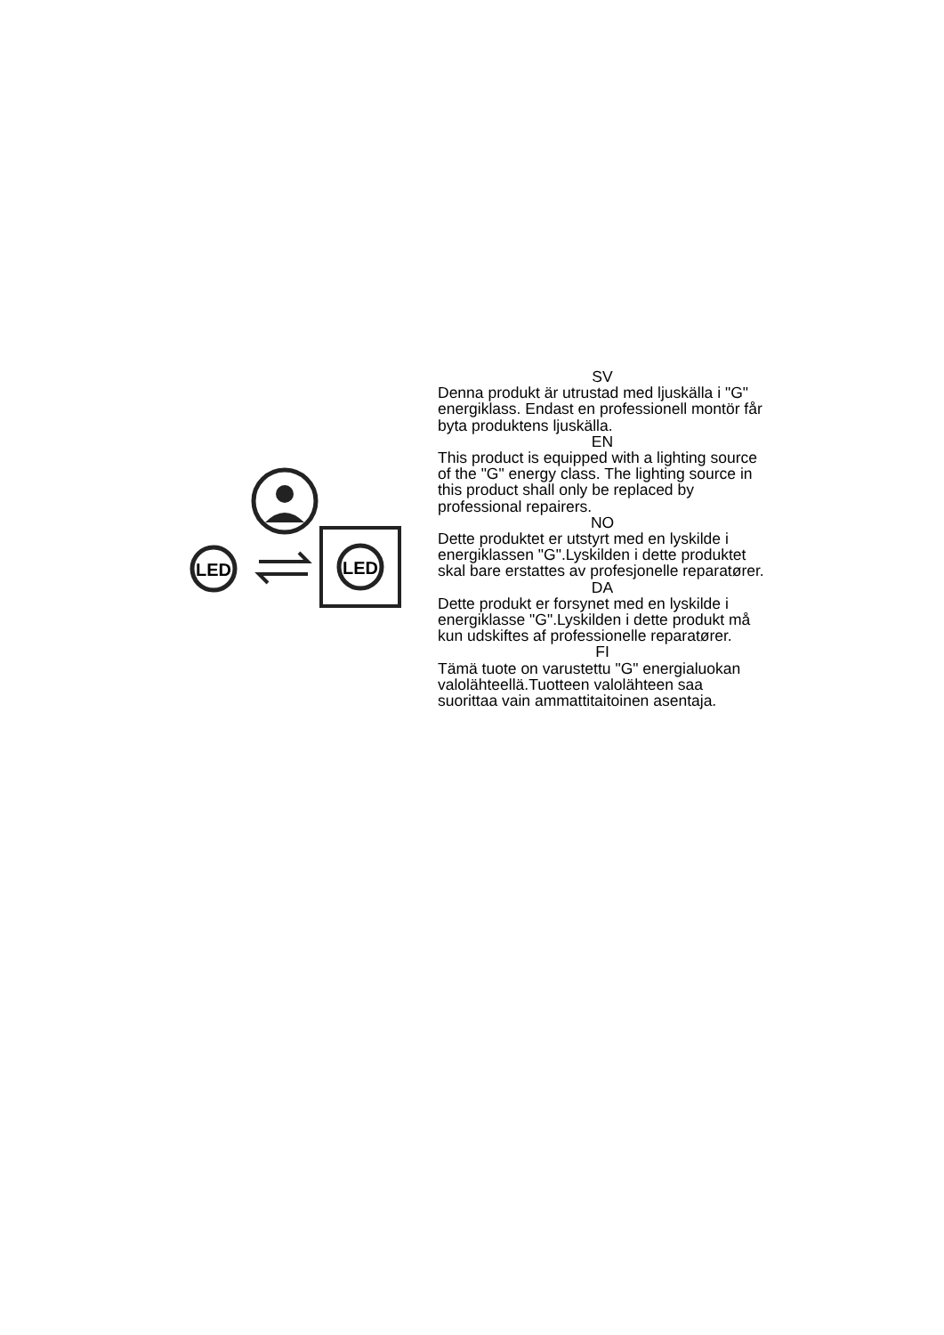LED
LED
SV
Denna produkt är utrustad med ljuskälla i "G" energiklass. Endast en professionell montör får byta produktens ljuskälla.
EN
This product is equipped with a lighting source of the "G" energy class. The lighting source in this product shall only be replaced by professional repairers.
NO
Dette produktet er utstyrt med en lyskilde i energiklassen "G".Lyskilden i dette produktet skal bare erstattes av profesjonelle reparatører.
DA
Dette produkt er forsynet med en lyskilde i energiklasse "G".Lyskilden i dette produkt må kun udskiftes af professionelle reparatører.
FI
Tämä tuote on varustettu "G" energialuokan valolähteellä.Tuotteen valolähteen saa suorittaa vain ammattitaitoinen asentaja.